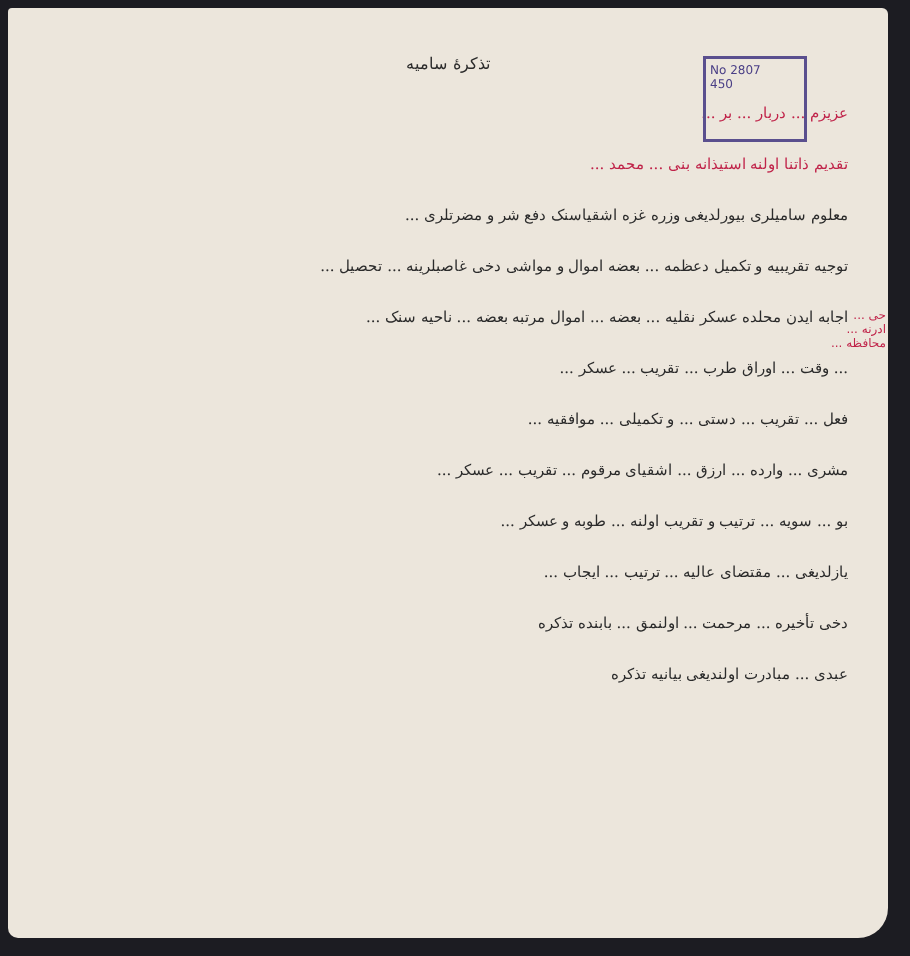No 2807
450
تذکرۀ سامیه
عزیزم ... دربار ... بر ...
تقدیم ذاتنا اولنه استیذانه بنی ... محمد ...
معلوم سامیلری بیورلدیغی وزره غزه اشقیاسنک دفع شر و مضرتلری ...
توجیه تقریبیه و تکمیل دعظمه ... بعضه اموال و مواشی دخی غاصبلرینه ... تحصیل ...
اجابه ایدن محلده عسکر نقلیه ... بعضه ... اموال مرتبه بعضه ... ناحیه سنک ...
... وقت ... اوراق طرب ... تقریب ... عسکر ...
فعل ... تقریب ... دستی ... و تکمیلی ... موافقیه ...
مشری ... وارده ... ارزق ... اشقیای مرقوم ... تقریب ... عسکر ...
بو ... سویه ... ترتیب و تقریب اولنه ... طوبه و عسکر ...
یازلدیغی ... مقتضای عالیه ... ترتیب ... ایجاب ...
دخی تأخیره ... مرحمت ... اولنمق ... بابنده تذکره
عبدی ... مبادرت اولندیغی بیانیه تذکره
حی ... ادرنه ... محافظه ...